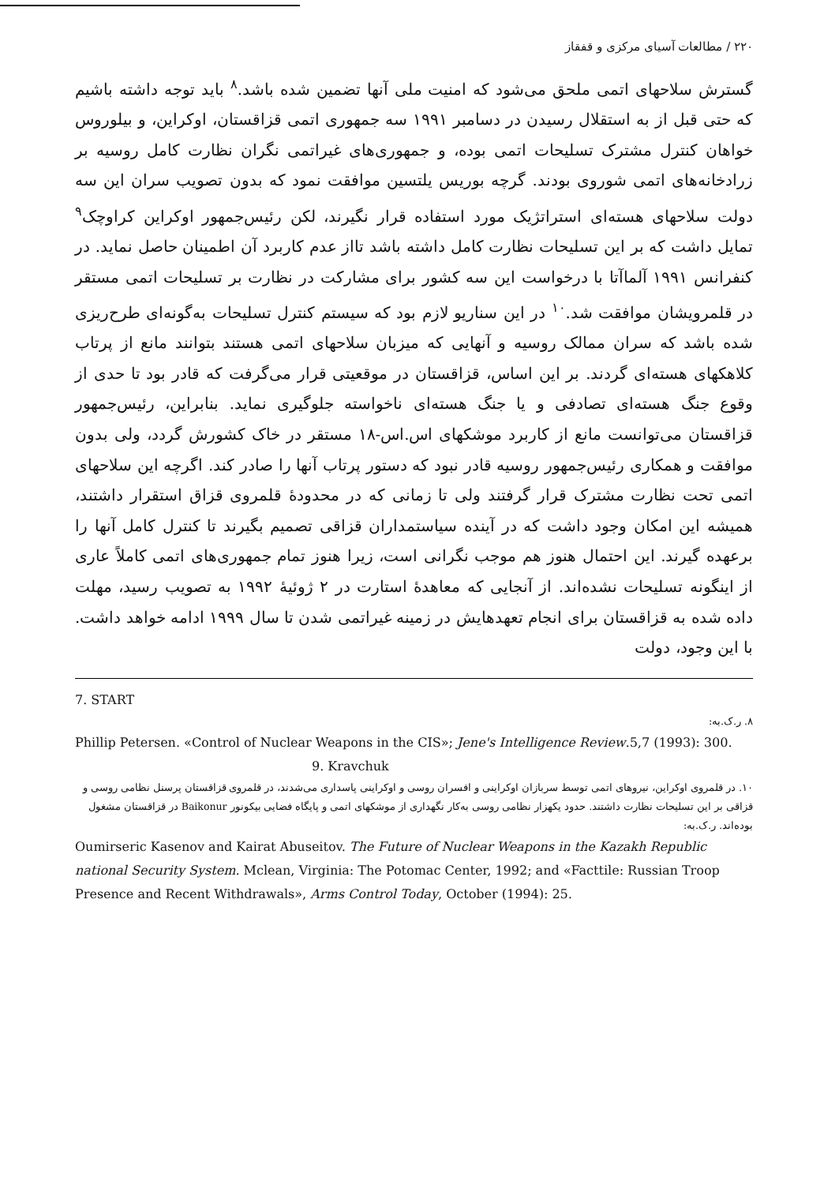۲۲۰ / مطالعات آسیای مرکزی و قفقاز
گسترش سلاحهای اتمی ملحق می‌شود که امنیت ملی آنها تضمین شده باشد.<sup>۸</sup> باید توجه داشته باشیم که حتی قبل از به استقلال رسیدن در دسامبر ۱۹۹۱ سه جمهوری اتمی قزاقستان، اوکراین، و بیلوروس خواهان کنترل مشترک تسلیحات اتمی بوده، و جمهوری‌های غیراتمی نگران نظارت کامل روسیه بر زرادخانه‌های اتمی شوروی بودند. گرچه بوریس یلتسین موافقت نمود که بدون تصویب سران این سه دولت سلاحهای هسته‌ای استراتژیک مورد استفاده قرار نگیرند، لکن رئیس‌جمهور اوکراین کراوچک<sup>۹</sup> تمایل داشت که بر این تسلیحات نظارت کامل داشته باشد تااز عدم کاربرد آن اطمینان حاصل نماید. در کنفرانس ۱۹۹۱ آلماآتا با درخواست این سه کشور برای مشارکت در نظارت بر تسلیحات اتمی مستقر در قلمرویشان موافقت شد.<sup>۱۰</sup> در این سناریو لازم بود که سیستم کنترل تسلیحات به‌گونه‌ای طرح‌ریزی شده باشد که سران ممالک روسیه و آنهایی که میزبان سلاحهای اتمی هستند بتوانند مانع از پرتاب کلاهکهای هسته‌ای گردند. بر این اساس، قزاقستان در موقعیتی قرار می‌گرفت که قادر بود تا حدی از وقوع جنگ هسته‌ای تصادفی و یا جنگ هسته‌ای ناخواسته جلوگیری نماید. بنابراین، رئیس‌جمهور قزاقستان می‌توانست مانع از کاربرد موشکهای اس.اس-۱۸ مستقر در خاک کشورش گردد، ولی بدون موافقت و همکاری رئیس‌جمهور روسیه قادر نبود که دستور پرتاب آنها را صادر کند. اگرچه این سلاحهای اتمی تحت نظارت مشترک قرار گرفتند ولی تا زمانی که در محدودهٔ قلمروی قزاق استقرار داشتند، همیشه این امکان وجود داشت که در آینده سیاستمداران قزاقی تصمیم بگیرند تا کنترل کامل آنها را برعهده گیرند. این احتمال هنوز هم موجب نگرانی است، زیرا هنوز تمام جمهوری‌های اتمی کاملاً عاری از اینگونه تسلیحات نشده‌اند. از آنجایی که معاهدهٔ استارت در ۲ ژوئیهٔ ۱۹۹۲ به تصویب رسید، مهلت داده شده به قزاقستان برای انجام تعهدهایش در زمینه غیراتمی شدن تا سال ۱۹۹۹ ادامه خواهد داشت. با این وجود، دولت
7. START
۸. ر.ک.به:
Phillip Petersen. «Control of Nuclear Weapons in the CIS»; Jene's Intelligence Review.5,7 (1993): 300. 9. Kravchuk
۱۰. در قلمروی اوکراین، نیروهای اتمی توسط سربازان اوکراینی و افسران روسی و اوکراینی پاسداری می‌شدند، در قلمروی قزاقستان پرسنل نظامی روسی و قزاقی بر این تسلیحات نظارت داشتند. حدود یکهزار نظامی روسی به‌کار نگهداری از موشکهای اتمی و پایگاه فضایی بیکونور Baikonur در قزاقستان مشغول بوده‌اند. ر.ک.به:
Oumirseric Kasenov and Kairat Abuseitov. The Future of Nuclear Weapons in the Kazakh Republic national Security System. Mclean, Virginia: The Potomac Center, 1992; and «Facttile: Russian Troop Presence and Recent Withdrawals», Arms Control Today, October (1994): 25.